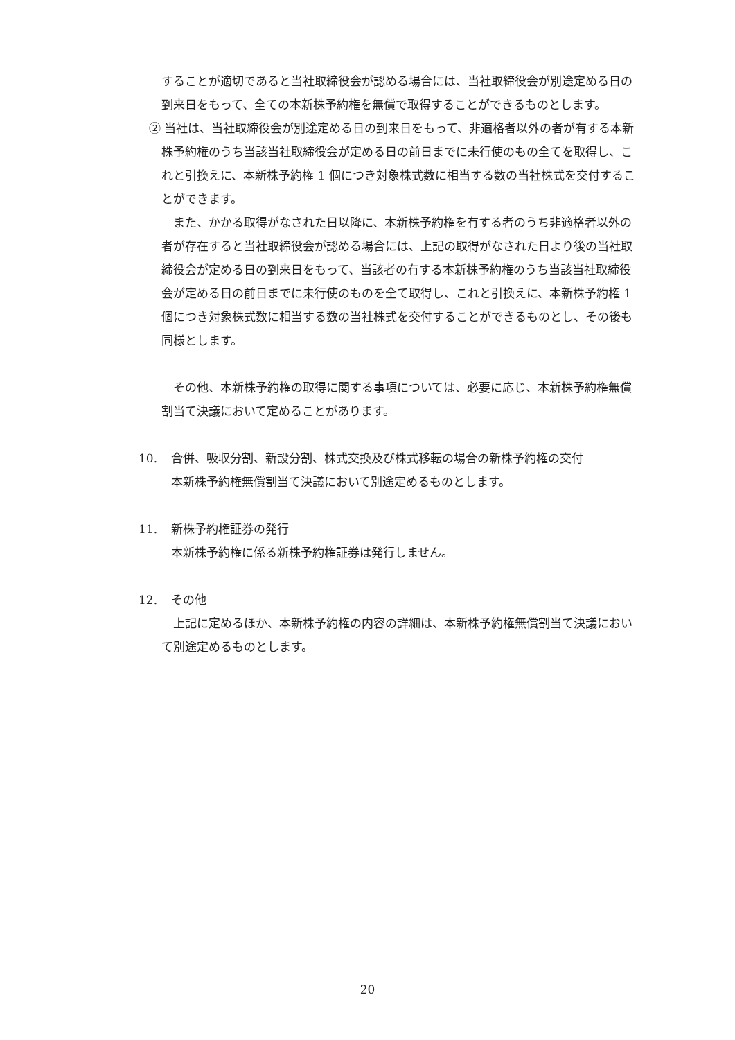することが適切であると当社取締役会が認める場合には、当社取締役会が別途定める日の到来日をもって、全ての本新株予約権を無償で取得することができるものとします。
② 当社は、当社取締役会が別途定める日の到来日をもって、非適格者以外の者が有する本新株予約権のうち当該当社取締役会が定める日の前日までに未行使のもの全てを取得し、これと引換えに、本新株予約権 1 個につき対象株式数に相当する数の当社株式を交付することができます。
　また、かかる取得がなされた日以降に、本新株予約権を有する者のうち非適格者以外の者が存在すると当社取締役会が認める場合には、上記の取得がなされた日より後の当社取締役会が定める日の到来日をもって、当該者の有する本新株予約権のうち当該当社取締役会が定める日の前日までに未行使のものを全て取得し、これと引換えに、本新株予約権 1 個につき対象株式数に相当する数の当社株式を交付することができるものとし、その後も同様とします。
　その他、本新株予約権の取得に関する事項については、必要に応じ、本新株予約権無償割当て決議において定めることがあります。
10. 合併、吸収分割、新設分割、株式交換及び株式移転の場合の新株予約権の交付
本新株予約権無償割当て決議において別途定めるものとします。
11. 新株予約権証券の発行
本新株予約権に係る新株予約権証券は発行しません。
12. その他
　上記に定めるほか、本新株予約権の内容の詳細は、本新株予約権無償割当て決議において別途定めるものとします。
20